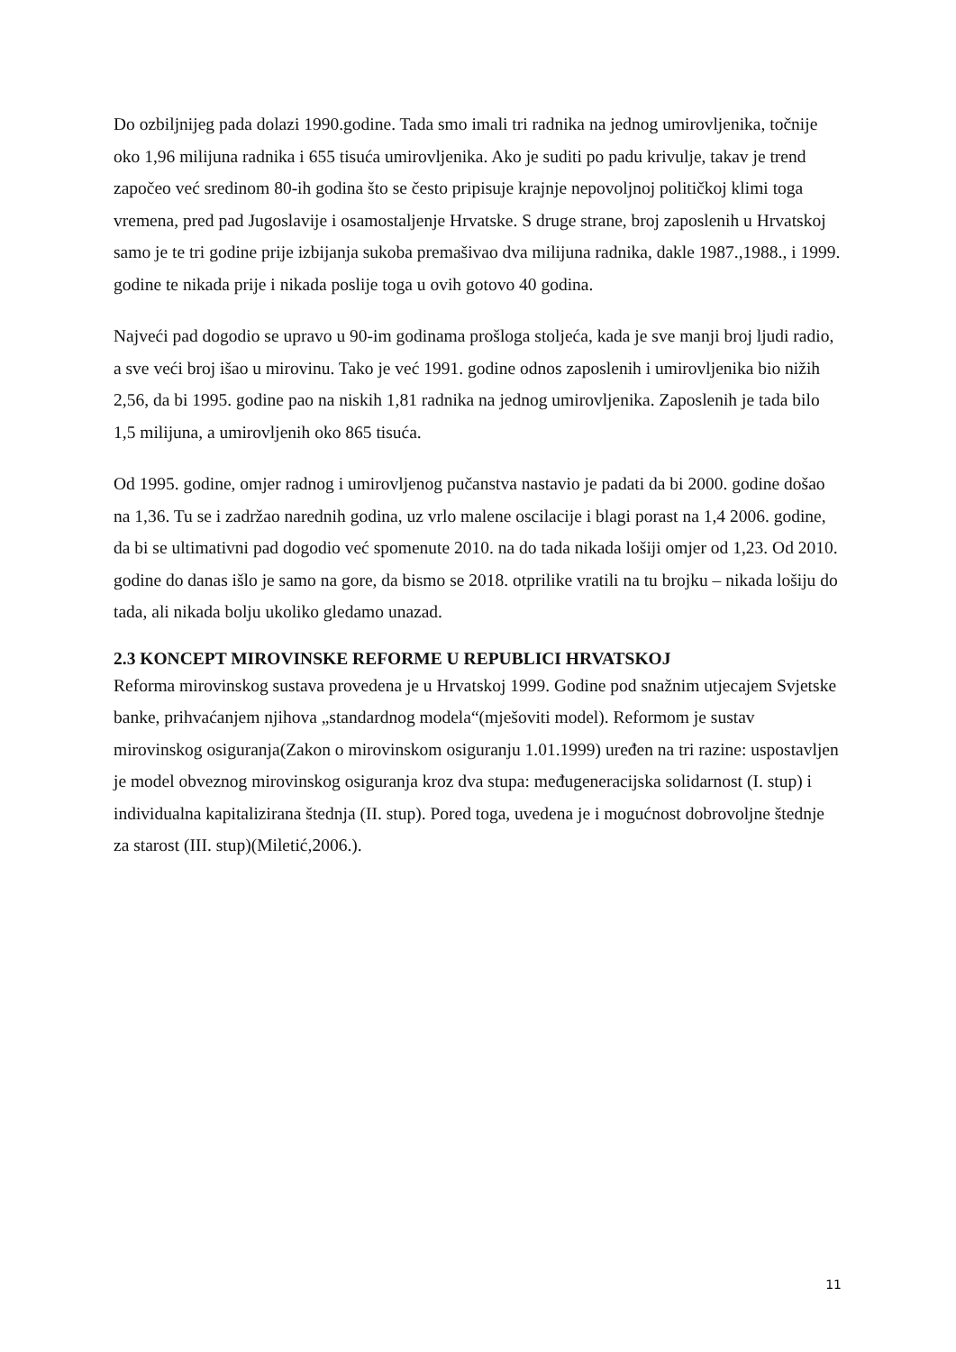Do ozbiljnijeg pada dolazi 1990.godine. Tada smo imali tri radnika na jednog umirovljenika, točnije oko 1,96 milijuna radnika i 655 tisuća umirovljenika. Ako je suditi po padu krivulje, takav je trend započeo već sredinom 80-ih godina što se često pripisuje krajnje nepovoljnoj političkoj klimi toga vremena, pred pad Jugoslavije i osamostaljenje Hrvatske. S druge strane, broj zaposlenih u Hrvatskoj samo je te tri godine prije izbijanja sukoba premašivao dva milijuna radnika, dakle 1987.,1988., i 1999. godine te nikada prije i nikada poslije toga u ovih gotovo 40 godina.
Najveći pad dogodio se upravo u 90-im godinama prošloga stoljeća, kada je sve manji broj ljudi radio, a sve veći broj išao u mirovinu. Tako je već 1991. godine odnos zaposlenih i umirovljenika bio nižih 2,56, da bi 1995. godine pao na niskih 1,81 radnika na jednog umirovljenika. Zaposlenih je tada bilo 1,5 milijuna, a umirovljenih oko 865 tisuća.
Od 1995. godine, omjer radnog i umirovljenog pučanstva nastavio je padati da bi 2000. godine došao na 1,36. Tu se i zadržao narednih godina, uz vrlo malene oscilacije i blagi porast na 1,4 2006. godine, da bi se ultimativni pad dogodio već spomenute 2010. na do tada nikada lošiji omjer od 1,23. Od 2010. godine do danas išlo je samo na gore, da bismo se 2018. otprilike vratili na tu brojku – nikada lošiju do tada, ali nikada bolju ukoliko gledamo unazad.
2.3 KONCEPT MIROVINSKE REFORME U REPUBLICI HRVATSKOJ
Reforma mirovinskog sustava provedena je u Hrvatskoj 1999. Godine pod snažnim utjecajem Svjetske banke, prihvaćanjem njihova „standardnog modela“(mješoviti model). Reformom je sustav mirovinskog osiguranja(Zakon o mirovinskom osiguranju 1.01.1999) uređen na tri razine: uspostavljen je model obveznog mirovinskog osiguranja kroz dva stupa: međugeneracijska solidarnost (I. stup) i individualna kapitalizirana štednja (II. stup). Pored toga, uvedena je i mogućnost dobrovoljne štednje za starost (III. stup)(Miletić,2006.).
11